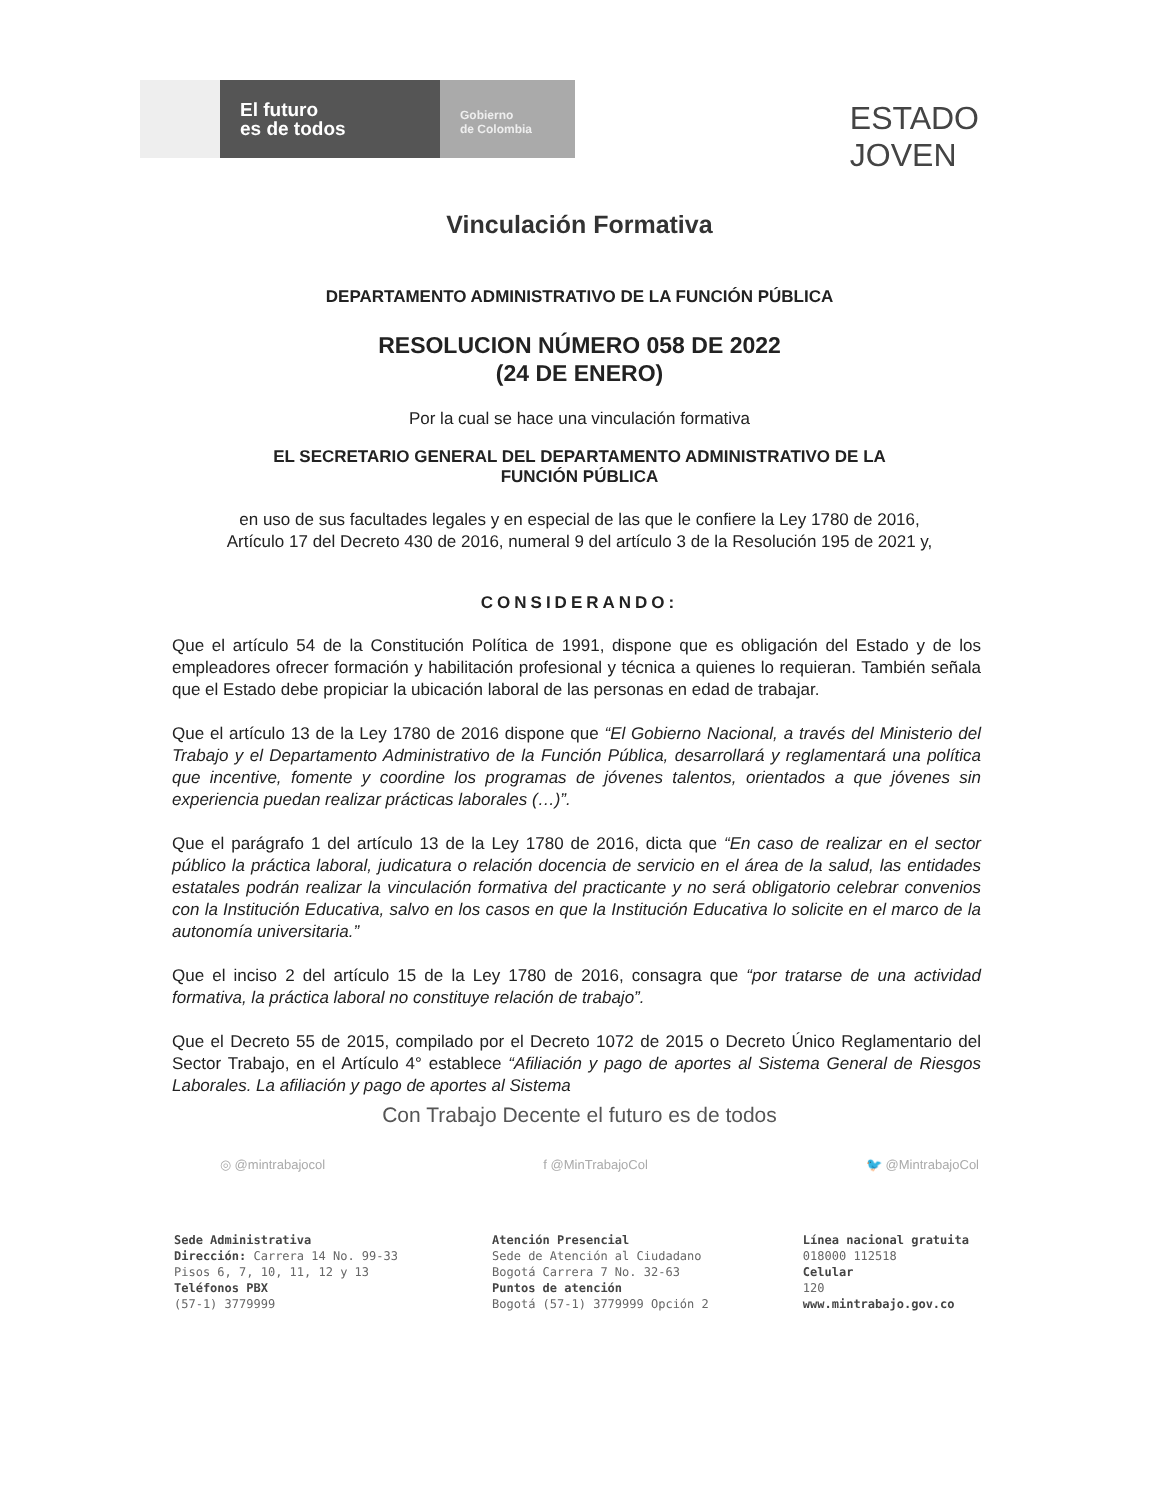El futuro
es de todos
Gobierno
de Colombia
ESTADO
JOVEN
Vinculación Formativa
DEPARTAMENTO ADMINISTRATIVO DE LA FUNCIÓN PÚBLICA
RESOLUCION NÚMERO 058 DE 2022
(24 DE ENERO)
Por la cual se hace una vinculación formativa
EL SECRETARIO GENERAL DEL DEPARTAMENTO ADMINISTRATIVO DE LA
FUNCIÓN PÚBLICA
en uso de sus facultades legales y en especial de las que le confiere la Ley 1780 de 2016, Artículo 17 del Decreto 430 de 2016, numeral 9 del artículo 3 de la Resolución 195 de 2021 y,
CONSIDERANDO:
Que el artículo 54 de la Constitución Política de 1991, dispone que es obligación del Estado y de los empleadores ofrecer formación y habilitación profesional y técnica a quienes lo requieran. También señala que el Estado debe propiciar la ubicación laboral de las personas en edad de trabajar.
Que el artículo 13 de la Ley 1780 de 2016 dispone que “El Gobierno Nacional, a través del Ministerio del Trabajo y el Departamento Administrativo de la Función Pública, desarrollará y reglamentará una política que incentive, fomente y coordine los programas de jóvenes talentos, orientados a que jóvenes sin experiencia puedan realizar prácticas laborales (…)”.
Que el parágrafo 1 del artículo 13 de la Ley 1780 de 2016, dicta que “En caso de realizar en el sector público la práctica laboral, judicatura o relación docencia de servicio en el área de la salud, las entidades estatales podrán realizar la vinculación formativa del practicante y no será obligatorio celebrar convenios con la Institución Educativa, salvo en los casos en que la Institución Educativa lo solicite en el marco de la autonomía universitaria.”
Que el inciso 2 del artículo 15 de la Ley 1780 de 2016, consagra que “por tratarse de una actividad formativa, la práctica laboral no constituye relación de trabajo”.
Que el Decreto 55 de 2015, compilado por el Decreto 1072 de 2015 o Decreto Único Reglamentario del Sector Trabajo, en el Artículo 4° establece “Afiliación y pago de aportes al Sistema General de Riesgos Laborales. La afiliación y pago de aportes al Sistema
Con Trabajo Decente el futuro es de todos
◎ @mintrabajocol f @MinTrabajoCol 🐦 @MintrabajoCol
Sede Administrativa
Dirección: Carrera 14 No. 99-33
Pisos 6, 7, 10, 11, 12 y 13
Teléfonos PBX
(57-1) 3779999
Atención Presencial
Sede de Atención al Ciudadano
Bogotá Carrera 7 No. 32-63
Puntos de atención
Bogotá (57-1) 3779999 Opción 2
Línea nacional gratuita
018000 112518
Celular
120
www.mintrabajo.gov.co